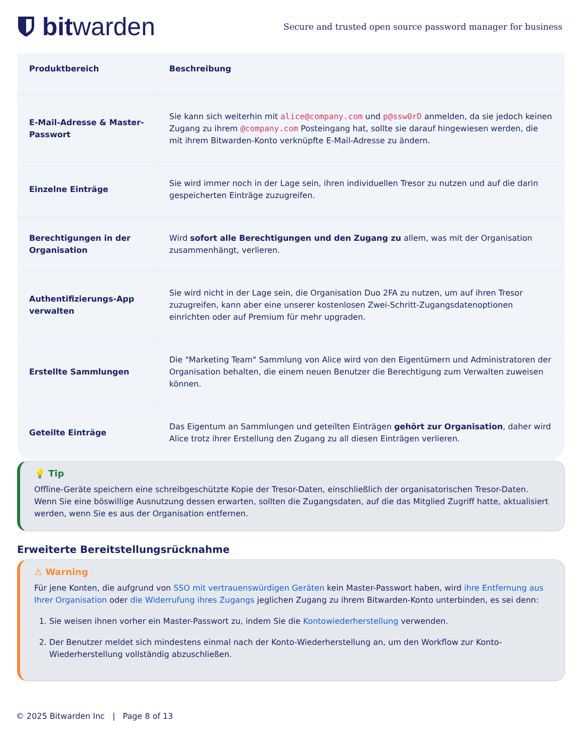bit warden
Secure and trusted open source password manager for business
| Produktbereich | Beschreibung |
| --- | --- |
| E-Mail-Adresse & Master-Passwort | Sie kann sich weiterhin mit alice@company.com und p@ssw0rD anmelden, da sie jedoch keinen Zugang zu ihrem @company.com Posteingang hat, sollte sie darauf hingewiesen werden, die mit ihrem Bitwarden-Konto verknüpfte E-Mail-Adresse zu ändern. |
| Einzelne Einträge | Sie wird immer noch in der Lage sein, ihren individuellen Tresor zu nutzen und auf die darin gespeicherten Einträge zuzugreifen. |
| Berechtigungen in der Organisation | Wird sofort alle Berechtigungen und den Zugang zu allem, was mit der Organisation zusammenhängt, verlieren. |
| Authentifizierungs-App verwalten | Sie wird nicht in der Lage sein, die Organisation Duo 2FA zu nutzen, um auf ihren Tresor zuzugreifen, kann aber eine unserer kostenlosen Zwei-Schritt-Zugangsdatenoptionen einrichten oder auf Premium für mehr upgraden. |
| Erstellte Sammlungen | Die "Marketing Team" Sammlung von Alice wird von den Eigentümern und Administratoren der Organisation behalten, die einem neuen Benutzer die Berechtigung zum Verwalten zuweisen können. |
| Geteilte Einträge | Das Eigentum an Sammlungen und geteilten Einträgen gehört zur Organisation , daher wird Alice trotz ihrer Erstellung den Zugang zu all diesen Einträgen verlieren. |
💡 Tip
Offline-Geräte speichern eine schreibgeschützte Kopie der Tresor-Daten, einschließlich der organisatorischen Tresor-Daten. Wenn Sie eine böswillige Ausnutzung dessen erwarten, sollten die Zugangsdaten, auf die das Mitglied Zugriff hatte, aktualisiert werden, wenn Sie es aus der Organisation entfernen.
Erweiterte Bereitstellungsrücknahme
⚠ Warning
Für jene Konten, die aufgrund von SSO mit vertrauenswürdigen Geräten kein Master-Passwort haben, wird ihre Entfernung aus Ihrer Organisation oder die Widerrufung ihres Zugangs jeglichen Zugang zu ihrem Bitwarden-Konto unterbinden, es sei denn:
1. Sie weisen ihnen vorher ein Master-Passwort zu, indem Sie die Kontowiederherstellung verwenden.
2. Der Benutzer meldet sich mindestens einmal nach der Konto-Wiederherstellung an, um den Workflow zur Konto-Wiederherstellung vollständig abzuschließen.
© 2025 Bitwarden Inc | Page 8 of 13